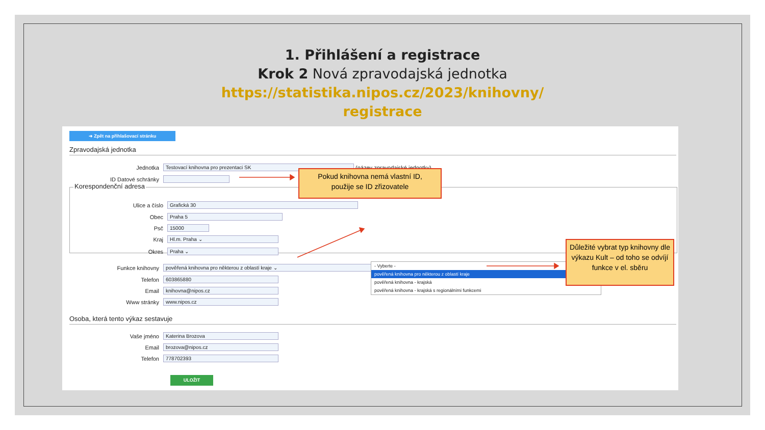1. Přihlášení a registrace
Krok 2 Nová zpravodajská jednotka
https://statistika.nipos.cz/2023/knihovny/
registrace
➜ Zpět na přihlašovací stránku
Zpravodajská jednotka
Jednotka Testovací knihovna pro prezentaci SK (název zpravodajské jednotky)
ID Datové schránky
Korespondenční adresa
Ulice a číslo Grafická 30
Obec Praha 5
Psč 15000
Kraj Hl.m. Praha ⌄
Okres Praha ⌄
Funkce knihovny pověřená knihovna pro některou z oblastí kraje ⌄
Telefon 603865880
Email knihovna@nipos.cz
Www stránky www.nipos.cz
Osoba, která tento výkaz sestavuje
Vaše jméno Katerina Brozova
Email brozova@nipos.cz
Telefon 778702393
ULOŽIT
- Vyberte -
pověřená knihovna pro některou z oblastí kraje
pověřená knihovna - krajská
pověřená knihovna - krajská s regionálními funkcemi
Pokud knihovna nemá vlastní ID,
použije se ID zřizovatele
Důležité vybrat typ knihovny dle výkazu Kult – od toho se odvíjí funkce v el. sběru